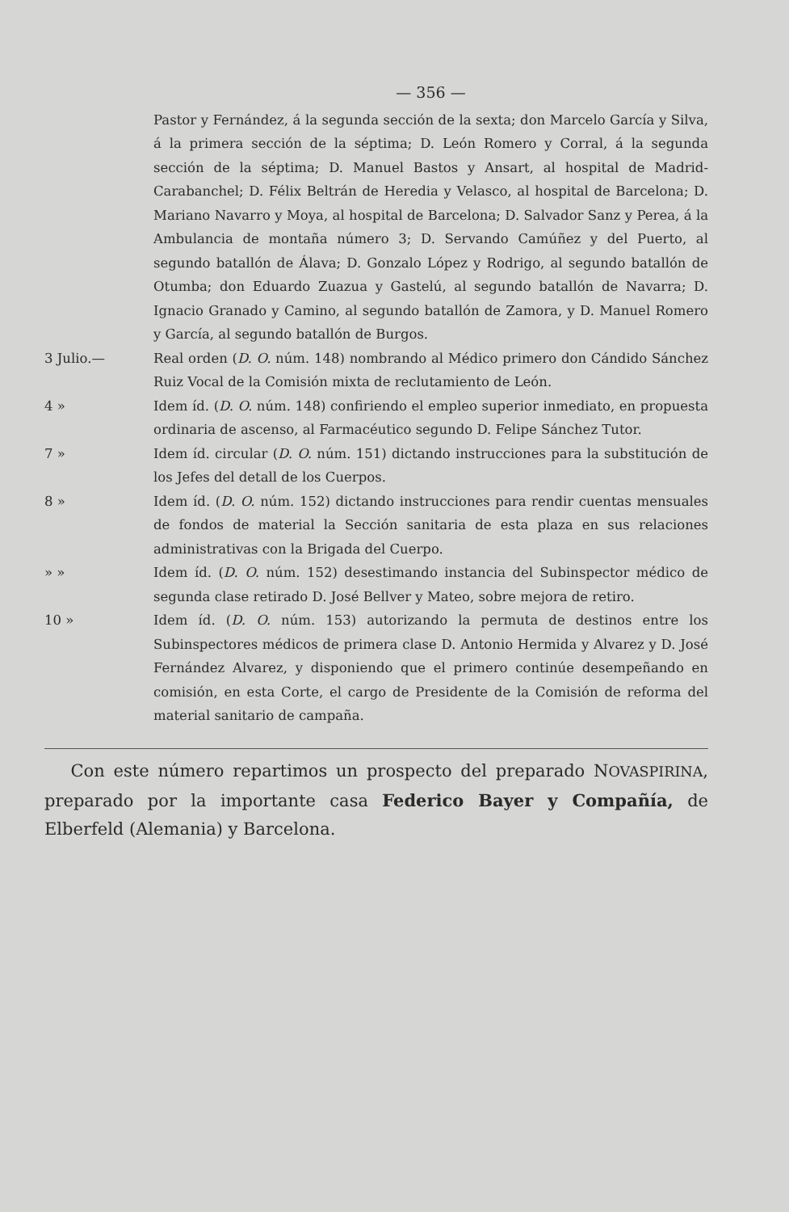— 356 —
Pastor y Fernández, á la segunda sección de la sexta; don Marcelo García y Silva, á la primera sección de la séptima; D. León Romero y Corral, á la segunda sección de la séptima; D. Manuel Bastos y Ansart, al hospital de Madrid-Carabanchel; D. Félix Beltrán de Heredia y Velasco, al hospital de Barcelona; D. Mariano Navarro y Moya, al hospital de Barcelona; D. Salvador Sanz y Perea, á la Ambulancia de montaña número 3; D. Servando Camúñez y del Puerto, al segundo batallón de Álava; D. Gonzalo López y Rodrigo, al segundo batallón de Otumba; don Eduardo Zuazua y Gastelú, al segundo batallón de Navarra; D. Ignacio Granado y Camino, al segundo batallón de Zamora, y D. Manuel Romero y García, al segundo batallón de Burgos.
3 Julio.— Real orden (D. O. núm. 148) nombrando al Médico primero don Cándido Sánchez Ruiz Vocal de la Comisión mixta de reclutamiento de León.
4 » Idem íd. (D. O. núm. 148) confiriendo el empleo superior inmediato, en propuesta ordinaria de ascenso, al Farmacéutico segundo D. Felipe Sánchez Tutor.
7 » Idem íd. circular (D. O. núm. 151) dictando instrucciones para la substitución de los Jefes del detall de los Cuerpos.
8 » Idem íd. (D. O. núm. 152) dictando instrucciones para rendir cuentas mensuales de fondos de material la Sección sanitaria de esta plaza en sus relaciones administrativas con la Brigada del Cuerpo.
» » Idem íd. (D. O. núm. 152) desestimando instancia del Subinspector médico de segunda clase retirado D. José Bellver y Mateo, sobre mejora de retiro.
10 » Idem íd. (D. O. núm. 153) autorizando la permuta de destinos entre los Subinspectores médicos de primera clase D. Antonio Hermida y Alvarez y D. José Fernández Alvarez, y disponiendo que el primero continúe desempeñando en comisión, en esta Corte, el cargo de Presidente de la Comisión de reforma del material sanitario de campaña.
Con este número repartimos un prospecto del preparado NOVASPIRINA, preparado por la importante casa Federico Bayer y Compañía, de Elberfeld (Alemania) y Barcelona.